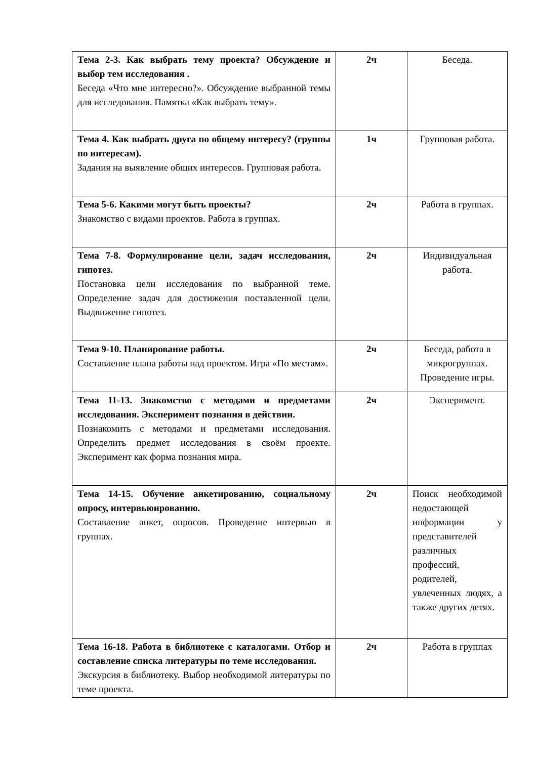| Тема 2-3. Как выбрать тему проекта? Обсуждение и выбор тем исследования . Беседа «Что мне интересно?». Обсуждение выбранной темы для исследования. Памятка «Как выбрать тему». | 2ч | Беседа. |
| Тема 4. Как выбрать друга по общему интересу? (группы по интересам). Задания на выявление общих интересов. Групповая работа. | 1ч | Групповая работа. |
| Тема 5-6. Какими могут быть проекты? Знакомство с видами проектов. Работа в группах. | 2ч | Работа в группах. |
| Тема 7-8. Формулирование цели, задач исследования, гипотез. Постановка цели исследования по выбранной теме. Определение задач для достижения поставленной цели. Выдвижение гипотез. | 2ч | Индивидуальная работа. |
| Тема 9-10. Планирование работы. Составление плана работы над проектом. Игра «По местам». | 2ч | Беседа, работа в микрогруппах. Проведение игры. |
| Тема 11-13. Знакомство с методами и предметами исследования. Эксперимент познания в действии. Познакомить с методами и предметами исследования. Определить предмет исследования в своём проекте. Эксперимент как форма познания мира. | 2ч | Эксперимент. |
| Тема 14-15. Обучение анкетированию, социальному опросу, интервьюированию. Составление анкет, опросов. Проведение интервью в группах. | 2ч | Поиск необходимой недостающей информации у представителей различных профессий, родителей, увлеченных людях, а также других детях. |
| Тема 16-18. Работа в библиотеке с каталогами. Отбор и составление списка литературы по теме исследования. Экскурсия в библиотеку. Выбор необходимой литературы по теме проекта. | 2ч | Работа в группах |